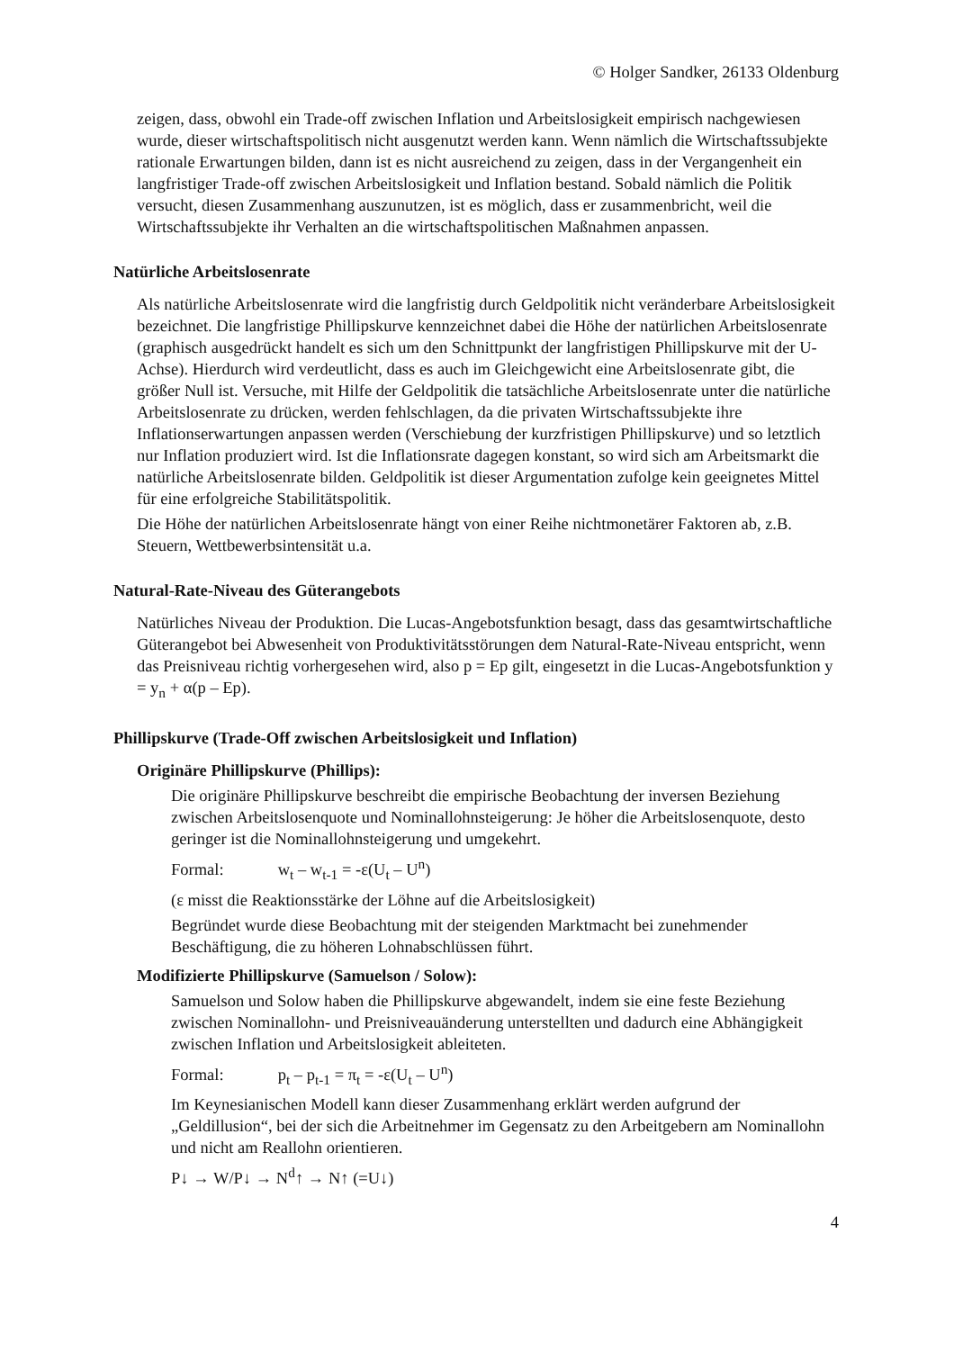© Holger Sandker, 26133 Oldenburg
zeigen, dass, obwohl ein Trade-off zwischen Inflation und Arbeitslosigkeit empirisch nachgewiesen wurde, dieser wirtschaftspolitisch nicht ausgenutzt werden kann. Wenn nämlich die Wirtschaftssubjekte rationale Erwartungen bilden, dann ist es nicht ausreichend zu zeigen, dass in der Vergangenheit ein langfristiger Trade-off zwischen Arbeitslosigkeit und Inflation bestand. Sobald nämlich die Politik versucht, diesen Zusammenhang auszunutzen, ist es möglich, dass er zusammenbricht, weil die Wirtschaftssubjekte ihr Verhalten an die wirtschaftspolitischen Maßnahmen anpassen.
Natürliche Arbeitslosenrate
Als natürliche Arbeitslosenrate wird die langfristig durch Geldpolitik nicht veränderbare Arbeitslosigkeit bezeichnet. Die langfristige Phillipskurve kennzeichnet dabei die Höhe der natürlichen Arbeitslosenrate (graphisch ausgedrückt handelt es sich um den Schnittpunkt der langfristigen Phillipskurve mit der U-Achse). Hierdurch wird verdeutlicht, dass es auch im Gleichgewicht eine Arbeitslosenrate gibt, die größer Null ist. Versuche, mit Hilfe der Geldpolitik die tatsächliche Arbeitslosenrate unter die natürliche Arbeitslosenrate zu drücken, werden fehlschlagen, da die privaten Wirtschaftssubjekte ihre Inflationserwartungen anpassen werden (Verschiebung der kurzfristigen Phillipskurve) und so letztlich nur Inflation produziert wird. Ist die Inflationsrate dagegen konstant, so wird sich am Arbeitsmarkt die natürliche Arbeitslosenrate bilden. Geldpolitik ist dieser Argumentation zufolge kein geeignetes Mittel für eine erfolgreiche Stabilitätspolitik.
Die Höhe der natürlichen Arbeitslosenrate hängt von einer Reihe nichtmonetärer Faktoren ab, z.B. Steuern, Wettbewerbsintensität u.a.
Natural-Rate-Niveau des Güterangebots
Natürliches Niveau der Produktion. Die Lucas-Angebotsfunktion besagt, dass das gesamtwirtschaftliche Güterangebot bei Abwesenheit von Produktivitätsstörungen dem Natural-Rate-Niveau entspricht, wenn das Preisniveau richtig vorhergesehen wird, also p = Ep gilt, eingesetzt in die Lucas-Angebotsfunktion y = y<sub>n</sub> + α(p – Ep).
Phillipskurve (Trade-Off zwischen Arbeitslosigkeit und Inflation)
Originäre Phillipskurve (Phillips):
Die originäre Phillipskurve beschreibt die empirische Beobachtung der inversen Beziehung zwischen Arbeitslosenquote und Nominallohnsteigerung: Je höher die Arbeitslosenquote, desto geringer ist die Nominallohnsteigerung und umgekehrt.
Formal: w<sub>t</sub> – w<sub>t-1</sub> = -ε(U<sub>t</sub> – U<sup>n</sup>)
(ε misst die Reaktionsstärke der Löhne auf die Arbeitslosigkeit)
Begründet wurde diese Beobachtung mit der steigenden Marktmacht bei zunehmender Beschäftigung, die zu höheren Lohnabschlüssen führt.
Modifizierte Phillipskurve (Samuelson / Solow):
Samuelson und Solow haben die Phillipskurve abgewandelt, indem sie eine feste Beziehung zwischen Nominallohn- und Preisniveauänderung unterstellten und dadurch eine Abhängigkeit zwischen Inflation und Arbeitslosigkeit ableiteten.
Formal: p<sub>t</sub> – p<sub>t-1</sub> = π<sub>t</sub> = -ε(U<sub>t</sub> – U<sup>n</sup>)
Im Keynesianischen Modell kann dieser Zusammenhang erklärt werden aufgrund der „Geldillusion“, bei der sich die Arbeitnehmer im Gegensatz zu den Arbeitgebern am Nominallohn und nicht am Reallohn orientieren.
P↓ → W/P↓ → N<sup>d</sup>↑ → N↑ (=U↓)
4